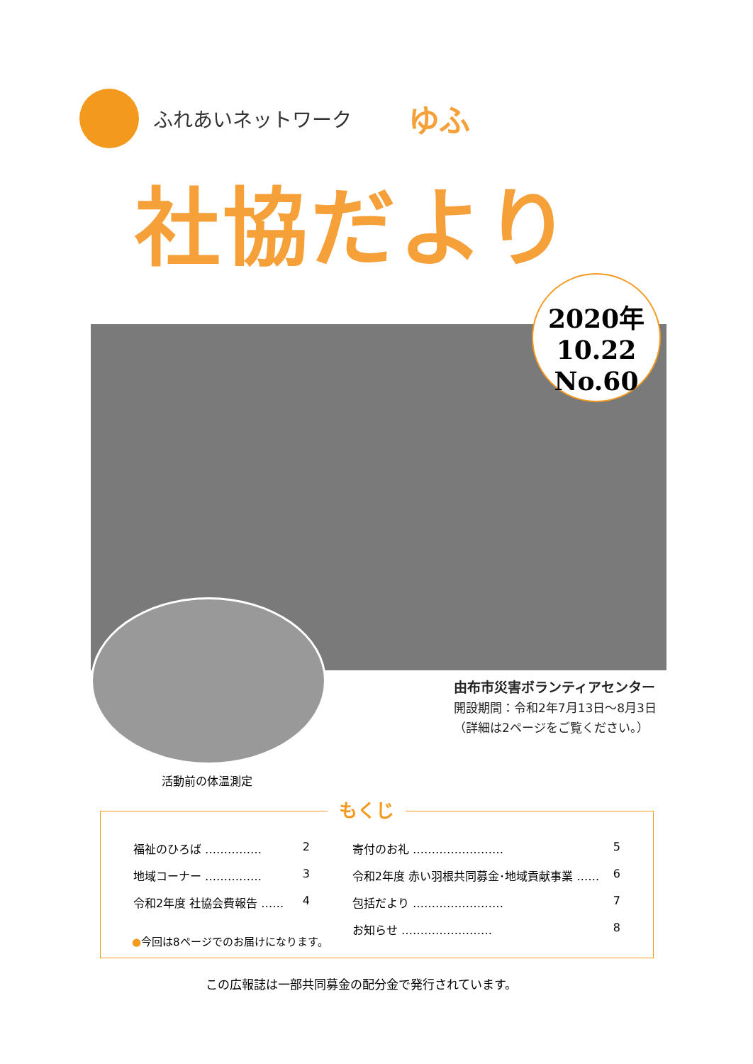ふれあいネットワーク ゆふ
社協だより
2020年
10.22
No.60
由布市災害ボランティアセンター
開設期間：令和2年7月13日〜8月3日
（詳細は2ページをご覧ください。）
活動前の体温測定
もくじ
福祉のひろば …………… 2
地域コーナー …………… 3
令和2年度 社協会費報告 …… 4
寄付のお礼 …………………… 5
令和2年度 赤い羽根共同募金･地域貢献事業 …… 6
包括だより …………………… 7
お知らせ …………………… 8
●今回は8ページでのお届けになります。
この広報誌は一部共同募金の配分金で発行されています。